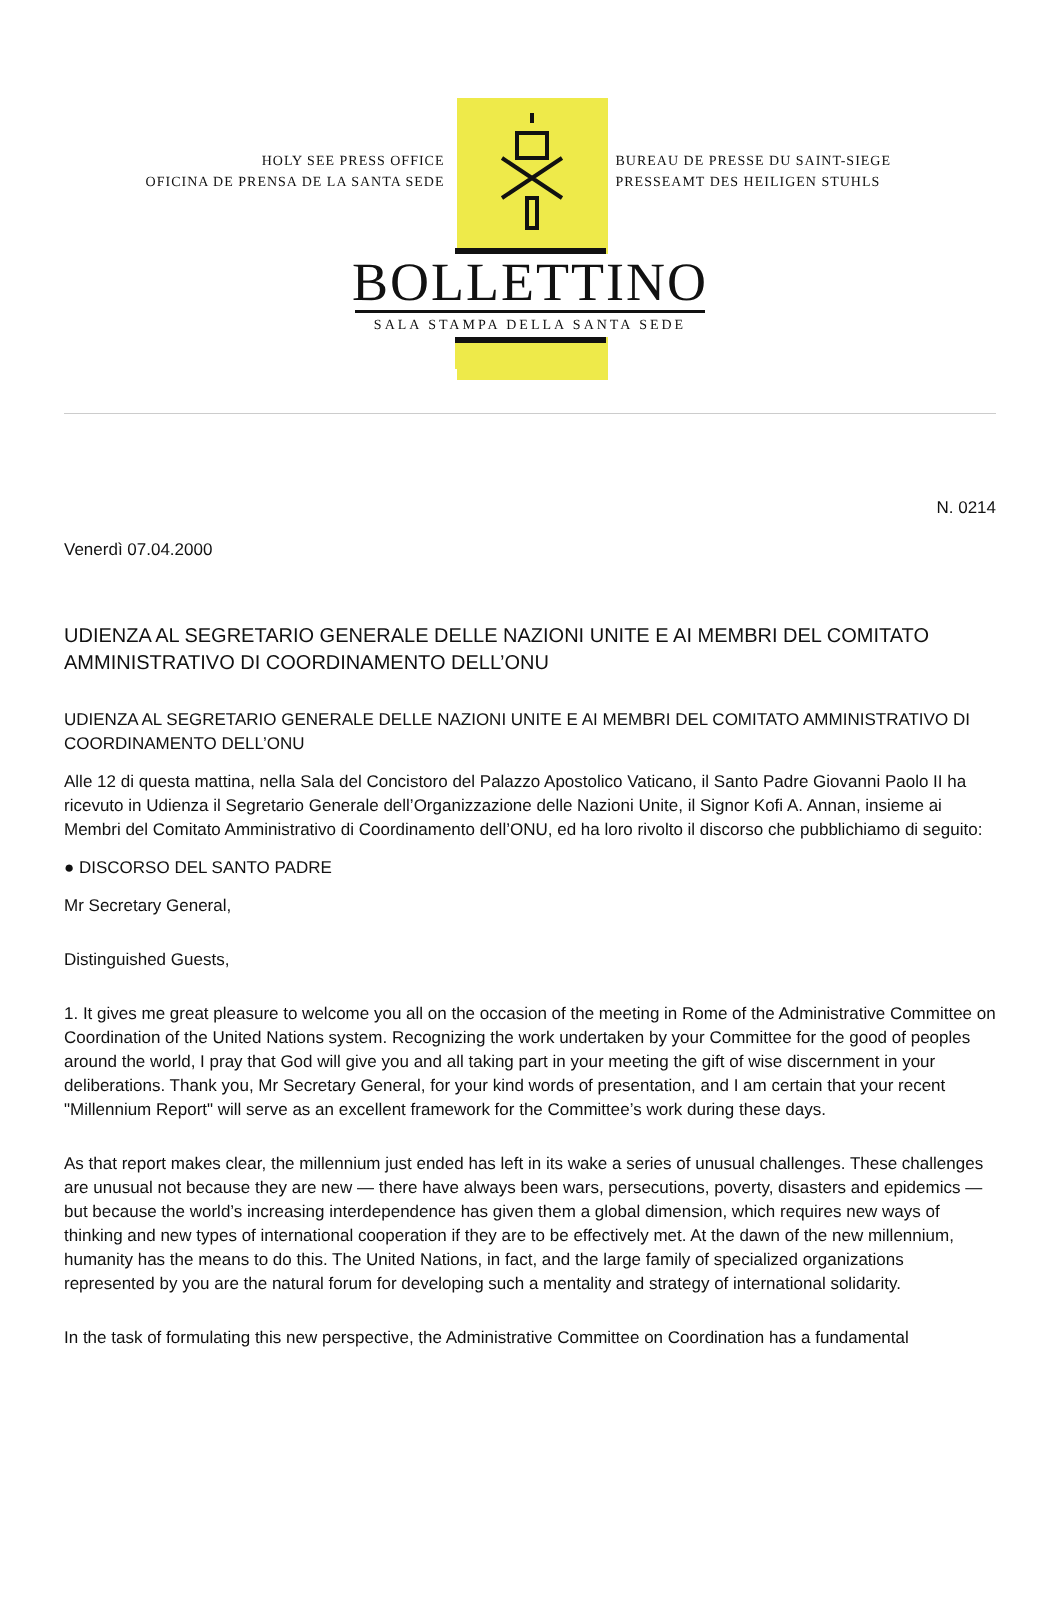HOLY SEE PRESS OFFICE
OFICINA DE PRENSA DE LA SANTA SEDE
BUREAU DE PRESSE DU SAINT-SIEGE
PRESSEAMT DES HEILIGEN STUHLS
BOLLETTINO
SALA STAMPA DELLA SANTA SEDE
N. 0214
Venerdì 07.04.2000
UDIENZA AL SEGRETARIO GENERALE DELLE NAZIONI UNITE E AI MEMBRI DEL COMITATO AMMINISTRATIVO DI COORDINAMENTO DELL’ONU
UDIENZA AL SEGRETARIO GENERALE DELLE NAZIONI UNITE E AI MEMBRI DEL COMITATO AMMINISTRATIVO DI COORDINAMENTO DELL’ONU
Alle 12 di questa mattina, nella Sala del Concistoro del Palazzo Apostolico Vaticano, il Santo Padre Giovanni Paolo II ha ricevuto in Udienza il Segretario Generale dell’Organizzazione delle Nazioni Unite, il Signor Kofi A. Annan, insieme ai Membri del Comitato Amministrativo di Coordinamento dell’ONU, ed ha loro rivolto il discorso che pubblichiamo di seguito:
● DISCORSO DEL SANTO PADRE
Mr Secretary General,
Distinguished Guests,
1. It gives me great pleasure to welcome you all on the occasion of the meeting in Rome of the Administrative Committee on Coordination of the United Nations system. Recognizing the work undertaken by your Committee for the good of peoples around the world, I pray that God will give you and all taking part in your meeting the gift of wise discernment in your deliberations. Thank you, Mr Secretary General, for your kind words of presentation, and I am certain that your recent "Millennium Report" will serve as an excellent framework for the Committee’s work during these days.
As that report makes clear, the millennium just ended has left in its wake a series of unusual challenges. These challenges are unusual not because they are new — there have always been wars, persecutions, poverty, disasters and epidemics — but because the world’s increasing interdependence has given them a global dimension, which requires new ways of thinking and new types of international cooperation if they are to be effectively met. At the dawn of the new millennium, humanity has the means to do this. The United Nations, in fact, and the large family of specialized organizations represented by you are the natural forum for developing such a mentality and strategy of international solidarity.
In the task of formulating this new perspective, the Administrative Committee on Coordination has a fundamental